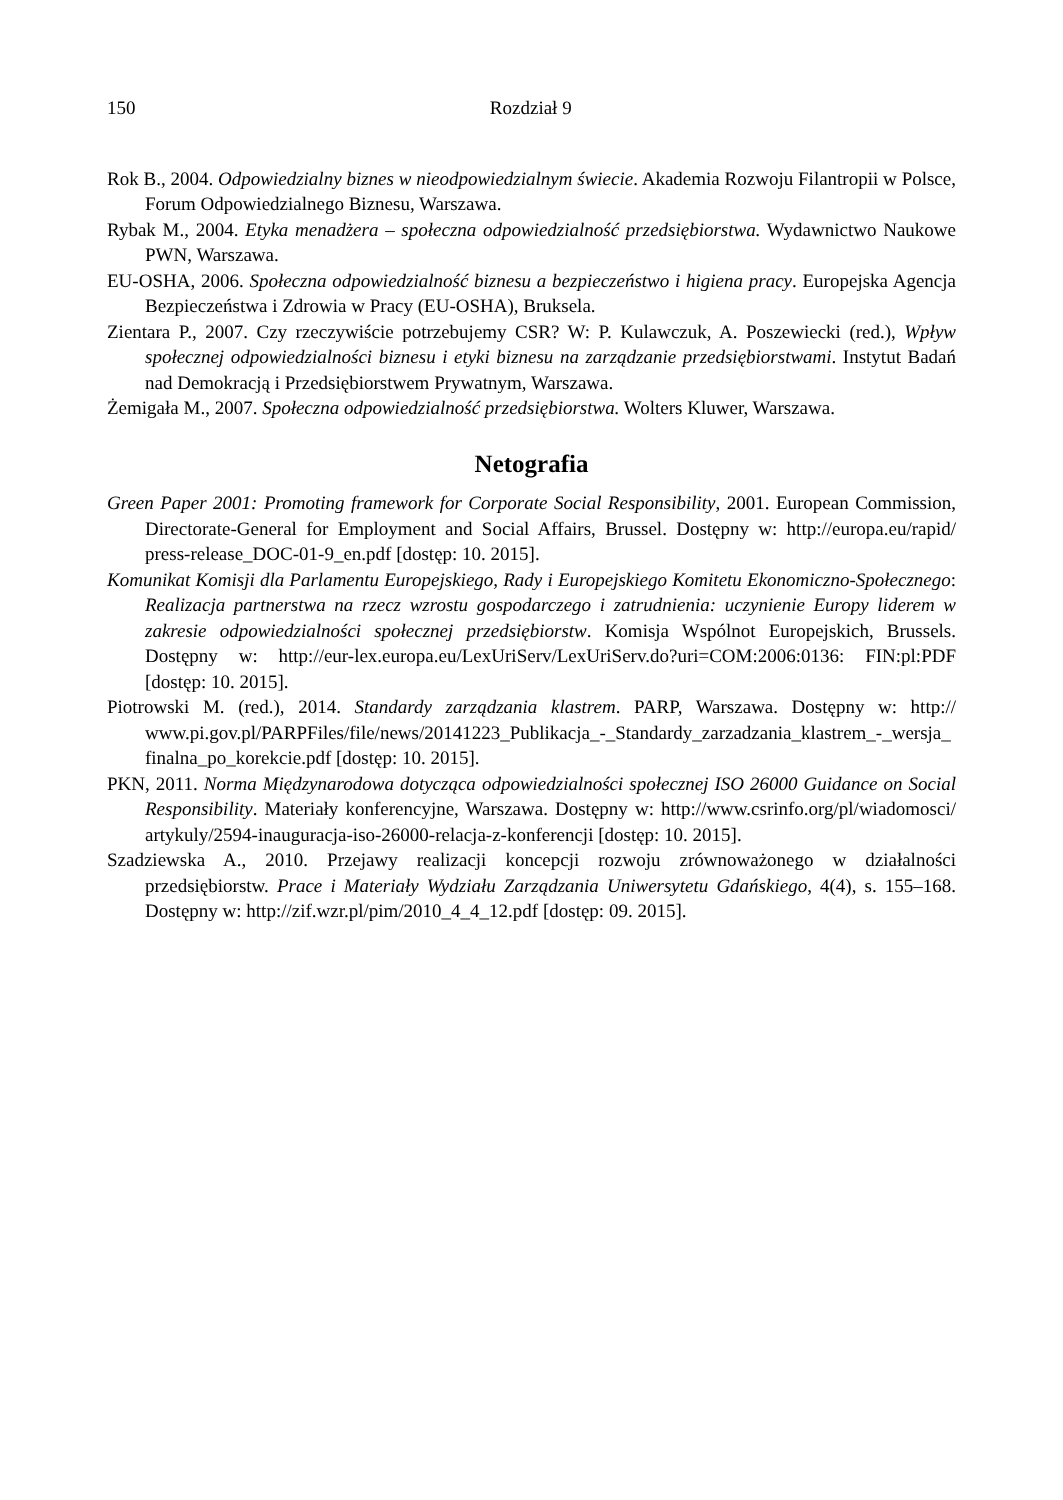150 Rozdział 9
Rok B., 2004. Odpowiedzialny biznes w nieodpowiedzialnym świecie. Akademia Rozwoju Filantropii w Polsce, Forum Odpowiedzialnego Biznesu, Warszawa.
Rybak M., 2004. Etyka menadżera – społeczna odpowiedzialność przedsiębiorstwa. Wydawnictwo Naukowe PWN, Warszawa.
EU-OSHA, 2006. Społeczna odpowiedzialność biznesu a bezpieczeństwo i higiena pracy. Europejska Agencja Bezpieczeństwa i Zdrowia w Pracy (EU-OSHA), Bruksela.
Zientara P., 2007. Czy rzeczywiście potrzebujemy CSR? W: P. Kulawczuk, A. Poszewiecki (red.), Wpływ społecznej odpowiedzialności biznesu i etyki biznesu na zarządzanie przedsiębiorstwami. Instytut Badań nad Demokracją i Przedsiębiorstwem Prywatnym, Warszawa.
Żemigała M., 2007. Społeczna odpowiedzialność przedsiębiorstwa. Wolters Kluwer, Warszawa.
Netografia
Green Paper 2001: Promoting framework for Corporate Social Responsibility, 2001. European Commission, Directorate-General for Employment and Social Affairs, Brussel. Dostępny w: http://europa.eu/rapid/ press-release_DOC-01-9_en.pdf [dostęp: 10. 2015].
Komunikat Komisji dla Parlamentu Europejskiego, Rady i Europejskiego Komitetu Ekonomiczno-Społecznego: Realizacja partnerstwa na rzecz wzrostu gospodarczego i zatrudnienia: uczynienie Europy liderem w zakresie odpowiedzialności społecznej przedsiębiorstw. Komisja Wspólnot Europejskich, Brussels. Dostępny w: http://eur-lex.europa.eu/LexUriServ/LexUriServ.do?uri=COM:2006:0136: FIN:pl:PDF [dostęp: 10. 2015].
Piotrowski M. (red.), 2014. Standardy zarządzania klastrem. PARP, Warszawa. Dostępny w: http:// www.pi.gov.pl/PARPFiles/file/news/20141223_Publikacja_-_Standardy_zarzadzania_klastrem_-_wersja_ finalna_po_korekcie.pdf [dostęp: 10. 2015].
PKN, 2011. Norma Międzynarodowa dotycząca odpowiedzialności społecznej ISO 26000 Guidance on Social Responsibility. Materiały konferencyjne, Warszawa. Dostępny w: http://www.csrinfo.org/pl/wiadomosci/ artykuly/2594-inauguracja-iso-26000-relacja-z-konferencji [dostęp: 10. 2015].
Szadziewska A., 2010. Przejawy realizacji koncepcji rozwoju zrównoważonego w działalności przedsiębiorstw. Prace i Materiały Wydziału Zarządzania Uniwersytetu Gdańskiego, 4(4), s. 155–168. Dostępny w: http://zif.wzr.pl/pim/2010_4_4_12.pdf [dostęp: 09. 2015].